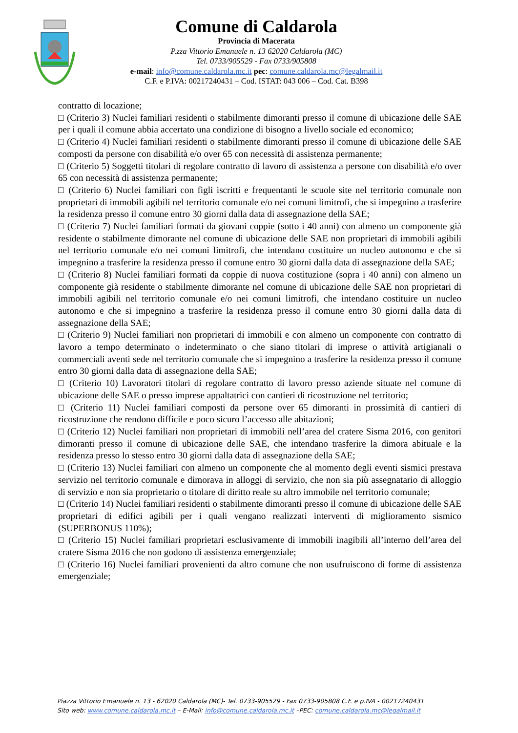Comune di Caldarola
Provincia di Macerata
P.zza Vittorio Emanuele n. 13 62020 Caldarola (MC)
Tel. 0733/905529 - Fax 0733/905808
e-mail: info@comune.caldarola.mc.it pec: comune.caldarola.mc@legalmail.it
C.F. e P.IVA: 00217240431 – Cod. ISTAT: 043 006 – Cod. Cat. B398
contratto di locazione;
□ (Criterio 3) Nuclei familiari residenti o stabilmente dimoranti presso il comune di ubicazione delle SAE per i quali il comune abbia accertato una condizione di bisogno a livello sociale ed economico;
□ (Criterio 4) Nuclei familiari residenti o stabilmente dimoranti presso il comune di ubicazione delle SAE composti da persone con disabilità e/o over 65 con necessità di assistenza permanente;
□ (Criterio 5) Soggetti titolari di regolare contratto di lavoro di assistenza a persone con disabilità e/o over 65 con necessità di assistenza permanente;
□ (Criterio 6) Nuclei familiari con figli iscritti e frequentanti le scuole site nel territorio comunale non proprietari di immobili agibili nel territorio comunale e/o nei comuni limitrofi, che si impegnino a trasferire la residenza presso il comune entro 30 giorni dalla data di assegnazione della SAE;
□ (Criterio 7) Nuclei familiari formati da giovani coppie (sotto i 40 anni) con almeno un componente già residente o stabilmente dimorante nel comune di ubicazione delle SAE non proprietari di immobili agibili nel territorio comunale e/o nei comuni limitrofi, che intendano costituire un nucleo autonomo e che si impegnino a trasferire la residenza presso il comune entro 30 giorni dalla data di assegnazione della SAE;
□ (Criterio 8) Nuclei familiari formati da coppie di nuova costituzione (sopra i 40 anni) con almeno un componente già residente o stabilmente dimorante nel comune di ubicazione delle SAE non proprietari di immobili agibili nel territorio comunale e/o nei comuni limitrofi, che intendano costituire un nucleo autonomo e che si impegnino a trasferire la residenza presso il comune entro 30 giorni dalla data di assegnazione della SAE;
□ (Criterio 9) Nuclei familiari non proprietari di immobili e con almeno un componente con contratto di lavoro a tempo determinato o indeterminato o che siano titolari di imprese o attività artigianali o commerciali aventi sede nel territorio comunale che si impegnino a trasferire la residenza presso il comune entro 30 giorni dalla data di assegnazione della SAE;
□ (Criterio 10) Lavoratori titolari di regolare contratto di lavoro presso aziende situate nel comune di ubicazione delle SAE o presso imprese appaltatrici con cantieri di ricostruzione nel territorio;
□ (Criterio 11) Nuclei familiari composti da persone over 65 dimoranti in prossimità di cantieri di ricostruzione che rendono difficile e poco sicuro l’accesso alle abitazioni;
□ (Criterio 12) Nuclei familiari non proprietari di immobili nell’area del cratere Sisma 2016, con genitori dimoranti presso il comune di ubicazione delle SAE, che intendano trasferire la dimora abituale e la residenza presso lo stesso entro 30 giorni dalla data di assegnazione della SAE;
□ (Criterio 13) Nuclei familiari con almeno un componente che al momento degli eventi sismici prestava servizio nel territorio comunale e dimorava in alloggi di servizio, che non sia più assegnatario di alloggio di servizio e non sia proprietario o titolare di diritto reale su altro immobile nel territorio comunale;
□ (Criterio 14) Nuclei familiari residenti o stabilmente dimoranti presso il comune di ubicazione delle SAE proprietari di edifici agibili per i quali vengano realizzati interventi di miglioramento sismico (SUPERBONUS 110%);
□ (Criterio 15) Nuclei familiari proprietari esclusivamente di immobili inagibili all’interno dell’area del cratere Sisma 2016 che non godono di assistenza emergenziale;
□ (Criterio 16) Nuclei familiari provenienti da altro comune che non usufruiscono di forme di assistenza emergenziale;
Piazza Vittorio Emanuele n. 13 - 62020 Caldarola (MC)- Tel. 0733-905529 - Fax 0733-905808 C.F. e p.IVA - 00217240431
Sito web: www.comune.caldarola.mc.it – E-Mail: info@comune.caldarola.mc.it –PEC: comune.caldarola.mc@legalmail.it